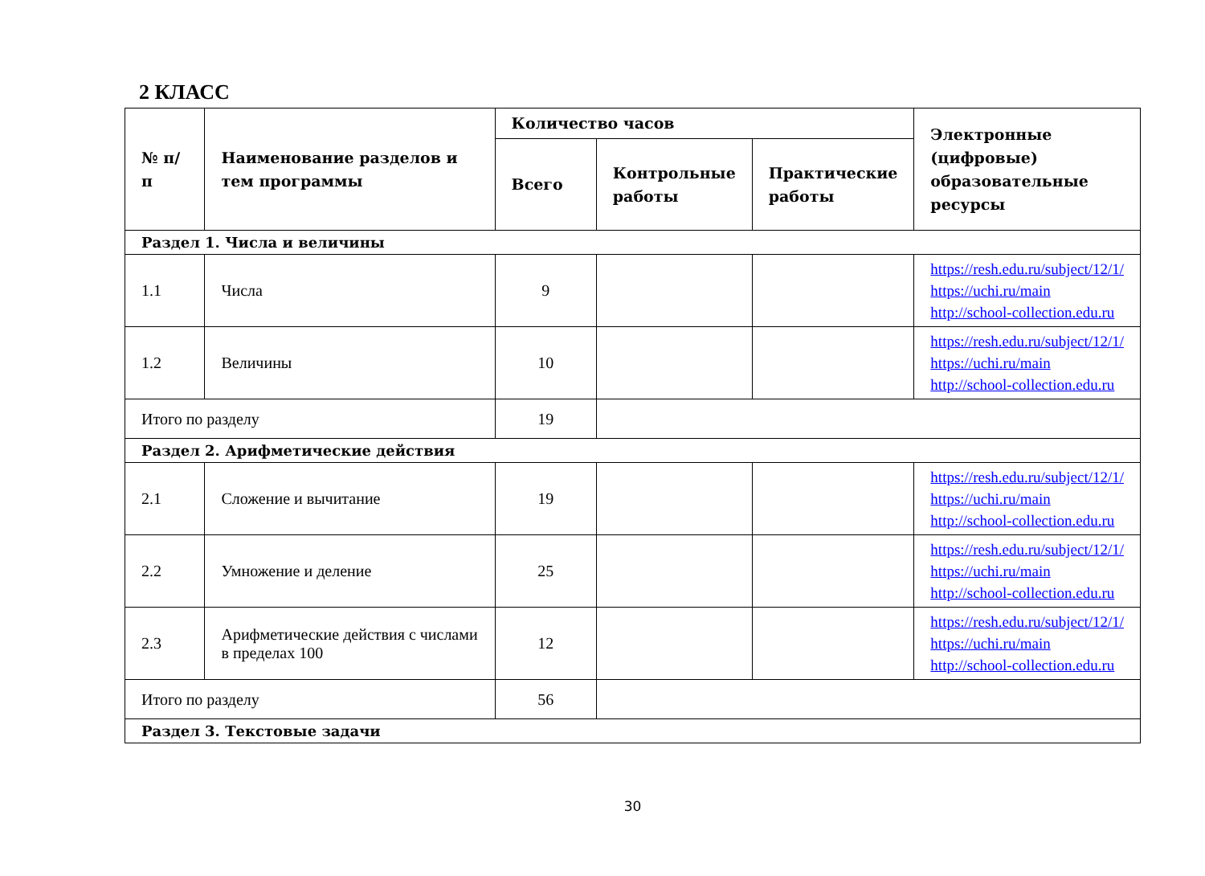2 КЛАСС
| № п/п | Наименование разделов и тем программы | Количество часов | | | Электронные (цифровые) образовательные ресурсы |
| --- | --- | --- | --- | --- | --- |
| | | Всего | Контрольные работы | Практические работы | |
| Раздел 1. Числа и величины | | | | | |
| 1.1 | Числа | 9 | | | https://resh.edu.ru/subject/12/1/ https://uchi.ru/main http://school-collection.edu.ru |
| 1.2 | Величины | 10 | | | https://resh.edu.ru/subject/12/1/ https://uchi.ru/main http://school-collection.edu.ru |
| Итого по разделу | | 19 | | | |
| Раздел 2. Арифметические действия | | | | | |
| 2.1 | Сложение и вычитание | 19 | | | https://resh.edu.ru/subject/12/1/ https://uchi.ru/main http://school-collection.edu.ru |
| 2.2 | Умножение и деление | 25 | | | https://resh.edu.ru/subject/12/1/ https://uchi.ru/main http://school-collection.edu.ru |
| 2.3 | Арифметические действия с числами в пределах 100 | 12 | | | https://resh.edu.ru/subject/12/1/ https://uchi.ru/main http://school-collection.edu.ru |
| Итого по разделу | | 56 | | | |
| Раздел 3. Текстовые задачи | | | | | |
30